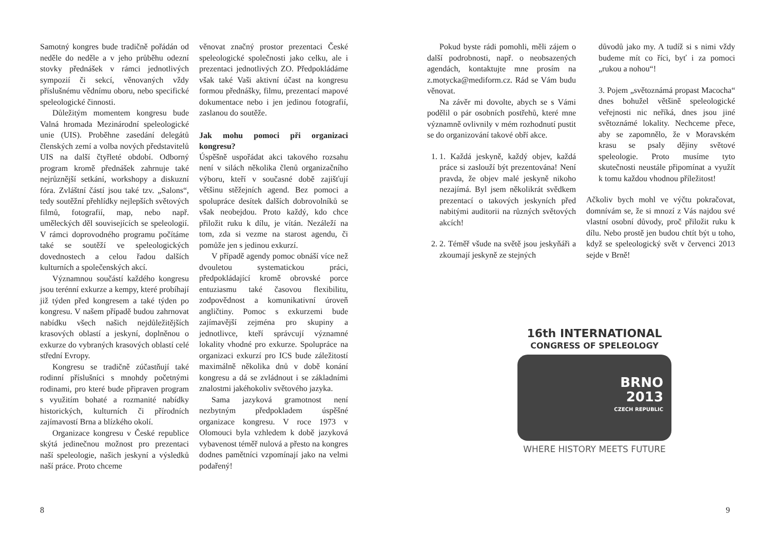Samotný kongres bude tradičně pořádán od neděle do neděle a v jeho průběhu odezní stovky přednášek v rámci jednotlivých sympozií či sekcí, věnovaných vždy příslušnému vědnímu oboru, nebo specifické speleologické činnosti.
Důležitým momentem kongresu bude Valná hromada Mezinárodní speleologické unie (UIS). Proběhne zasedání delegátů členských zemí a volba nových představitelů UIS na další čtyřleté období. Odborný program kromě přednášek zahrnuje také nejrůznější setkání, workshopy a diskuzní fóra. Zvláštní částí jsou také tzv. „Salons“, tedy soutěžní přehlídky nejlepších světových filmů, fotografií, map, nebo např. uměleckých děl souvisejících se speleologií. V rámci doprovodného programu počítáme také se soutěží ve speleologických dovednostech a celou řadou dalších kulturních a společenských akcí.
Významnou součástí každého kongresu jsou terénní exkurze a kempy, které probíhají již týden před kongresem a také týden po kongresu. V našem případě budou zahrnovat nabídku všech našich nejdůležitějších krasových oblastí a jeskyní, doplněnou o exkurze do vybraných krasových oblastí celé střední Evropy.
Kongresu se tradičně zúčastňují také rodinní příslušníci s mnohdy početnými rodinami, pro které bude připraven program s využitím bohaté a rozmanité nabídky historických, kulturních či přírodních zajímavostí Brna a blízkého okolí.
Organizace kongresu v České republice skýtá jedinečnou možnost pro prezentaci naší speleologie, našich jeskyní a výsledků naší práce. Proto chceme
věnovat značný prostor prezentaci České speleologické společnosti jako celku, ale i prezentaci jednotlivých ZO. Předpokládáme však také Vaši aktivní účast na kongresu formou přednášky, filmu, prezentací mapové dokumentace nebo i jen jedinou fotografií, zaslanou do soutěže.
Jak mohu pomoci při organizaci kongresu?
Úspěšně uspořádat akci takového rozsahu není v silách několika členů organizačního výboru, kteří v současné době zajišťují většinu stěžejních agend. Bez pomoci a spolupráce desítek dalších dobrovolníků se však neobejdou. Proto každý, kdo chce přiložit ruku k dílu, je vítán. Nezáleží na tom, zda si vezme na starost agendu, či pomůže jen s jedinou exkurzí.
V případě agendy pomoc obnáší více než dvouletou systematickou práci, předpokládající kromě obrovské porce entuziasmu také časovou flexibilitu, zodpovědnost a komunikativní úroveň angličtiny. Pomoc s exkurzemi bude zajímavější zejména pro skupiny a jednotlivce, kteří správcují významné lokality vhodné pro exkurze. Spolupráce na organizaci exkurzí pro ICS bude záležitostí maximálně několika dnů v době konání kongresu a dá se zvládnout i se základními znalostmi jakéhokoliv světového jazyka.
Sama jazyková gramotnost není nezbytným předpokladem úspěšné organizace kongresu. V roce 1973 v Olomouci byla vzhledem k době jazyková vybavenost téměř nulová a přesto na kongres dodnes pamětníci vzpomínají jako na velmi podařený!
8
Pokud byste rádi pomohli, měli zájem o další podrobnosti, např. o neobsazených agendách, kontaktujte mne prosím na z.motycka@mediform.cz. Rád se Vám budu věnovat.
Na závěr mi dovolte, abych se s Vámi podělil o pár osobních postřehů, které mne významně ovlivnily v mém rozhodnutí pustit se do organizování takové obří akce.
1. 1. Každá jeskyně, každý objev, každá práce si zaslouží být prezentována! Není pravda, že objev malé jeskyně nikoho nezajímá. Byl jsem několikrát svědkem prezentací o takových jeskyních před nabitými auditorii na různých světových akcích!
2. 2. Téměř všude na světě jsou jeskyňáři a zkoumají jeskyně ze stejných
důvodů jako my. A tudíž si s nimi vždy budeme mít co říci, byť i za pomoci „rukou a nohou“!
3. Pojem „světoznámá propast Macocha“ dnes bohužel většině speleologické veřejnosti nic neříká, dnes jsou jiné světoznámé lokality. Nechceme přece, aby se zapomnělo, že v Moravském krasu se psaly dějiny světové speleologie. Proto musíme tyto skutečnosti neustále připomínat a využít k tomu každou vhodnou příležitost!
Ačkoliv bych mohl ve výčtu pokračovat, domnívám se, že si mnozí z Vás najdou své vlastní osobní důvody, proč přiložit ruku k dílu. Nebo prostě jen budou chtít být u toho, když se speleologický svět v červenci 2013 sejde v Brně!
16th INTERNATIONAL
CONGRESS OF SPELEOLOGY
BRNO
2013
CZECH REPUBLIC
WHERE HISTORY MEETS FUTURE
9